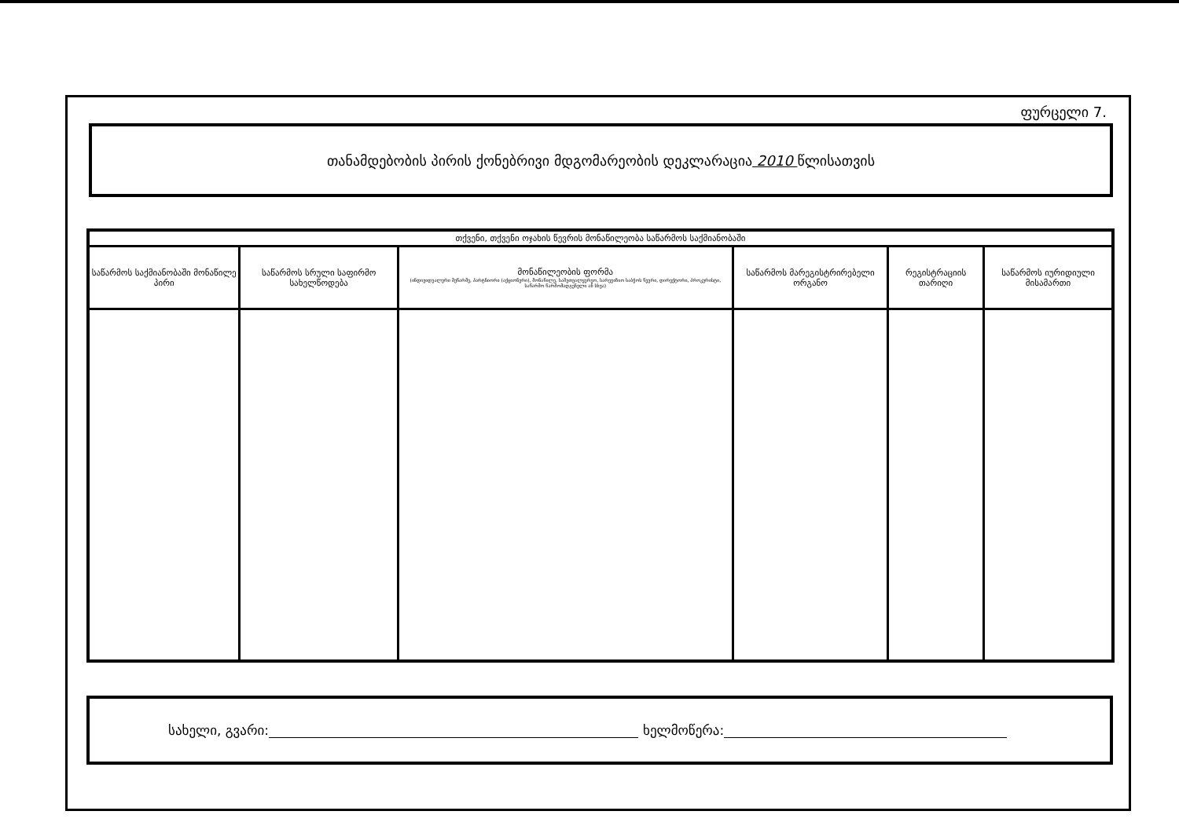ფურცელი 7.
თანამდებობის პირის ქონებრივი მდგომარეობის დეკლარაცია 2010 წლისათვის
| თქვენი, თქვენი ოჯახის წევრის მონაწილეობა საწარმოს საქმიანობაში | | | | | |
| --- | --- | --- | --- | --- | --- |
| საწარმოს საქმიანობაში მონაწილე პირი | საწარმოს სრული საფირმო სახელწოდება | მონაწილეობის ფორმა (ინდივიდუალური მეწარმე, პარტნიორი (აქციონერი), მონაწილე, სამეთვალყურეო, სარევიზიო საბჭოს წევრი, დირექტორი, პროკურისტი, საწარმო წარმომადგენელი ან სხვა) | საწარმოს მარეგისტრირებელი ორგანო | რეგისტრაციის თარიღი | საწარმოს იურიდიული მისამართი |
სახელი, გვარი: ხელმოწერა: